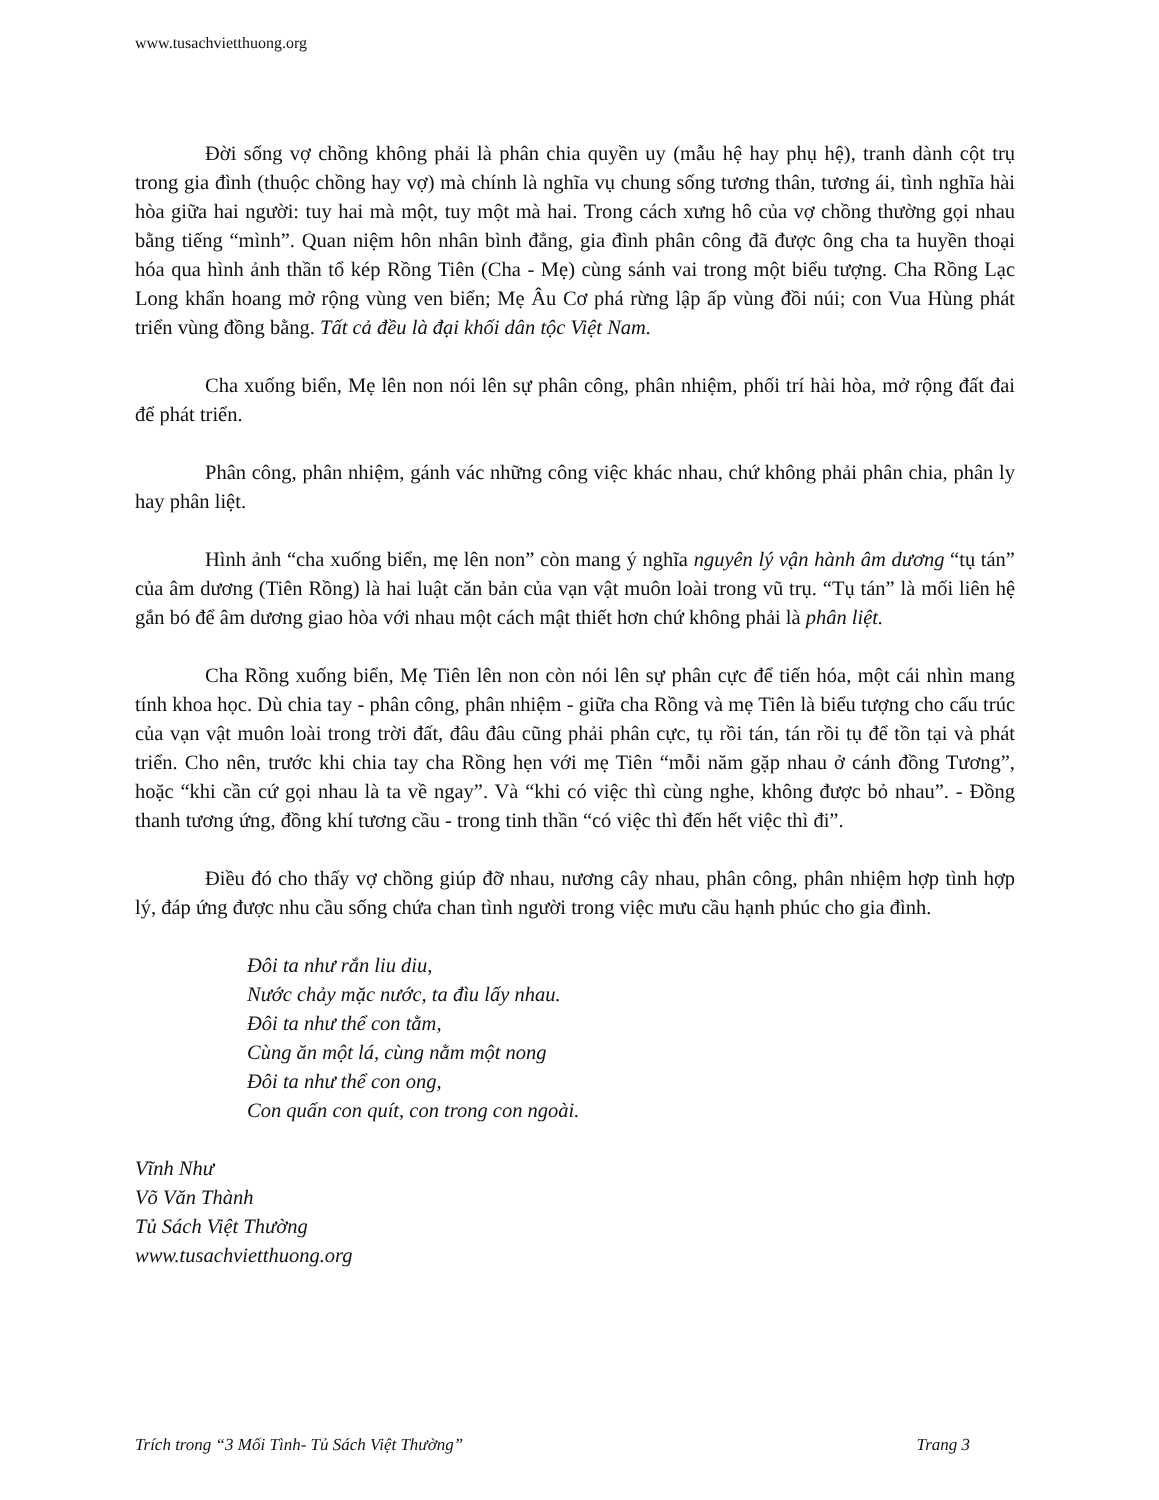www.tusachvietthuong.org
Đời sống vợ chồng không phải là phân chia quyền uy (mẫu hệ hay phụ hệ), tranh dành cột trụ trong gia đình (thuộc chồng hay vợ) mà chính là nghĩa vụ chung sống tương thân, tương ái, tình nghĩa hài hòa giữa hai người: tuy hai mà một, tuy một mà hai. Trong cách xưng hô của vợ chồng thường gọi nhau bằng tiếng “mình”. Quan niệm hôn nhân bình đẳng, gia đình phân công đã được ông cha ta huyền thoại hóa qua hình ảnh thần tổ kép Rồng Tiên (Cha - Mẹ) cùng sánh vai trong một biểu tượng. Cha Rồng Lạc Long khẩn hoang mở rộng vùng ven biển; Mẹ Âu Cơ phá rừng lập ấp vùng đồi núi; con Vua Hùng phát triển vùng đồng bằng. Tất cả đều là đại khối dân tộc Việt Nam.
Cha xuống biển, Mẹ lên non nói lên sự phân công, phân nhiệm, phối trí hài hòa, mở rộng đất đai để phát triển.
Phân công, phân nhiệm, gánh vác những công việc khác nhau, chứ không phải phân chia, phân ly hay phân liệt.
Hình ảnh “cha xuống biển, mẹ lên non” còn mang ý nghĩa nguyên lý vận hành âm dương “tụ tán” của âm dương (Tiên Rồng) là hai luật căn bản của vạn vật muôn loài trong vũ trụ. “Tụ tán” là mối liên hệ gắn bó để âm dương giao hòa với nhau một cách mật thiết hơn chứ không phải là phân liệt.
Cha Rồng xuống biển, Mẹ Tiên lên non còn nói lên sự phân cực để tiến hóa, một cái nhìn mang tính khoa học. Dù chia tay - phân công, phân nhiệm - giữa cha Rồng và mẹ Tiên là biểu tượng cho cấu trúc của vạn vật muôn loài trong trời đất, đâu đâu cũng phải phân cực, tụ rồi tán, tán rồi tụ để tồn tại và phát triển. Cho nên, trước khi chia tay cha Rồng hẹn với mẹ Tiên “mỗi năm gặp nhau ở cánh đồng Tương”, hoặc “khi cần cứ gọi nhau là ta về ngay”. Và “khi có việc thì cùng nghe, không được bỏ nhau”. - Đồng thanh tương ứng, đồng khí tương cầu - trong tinh thần “có việc thì đến hết việc thì đi”.
Điều đó cho thấy vợ chồng giúp đỡ nhau, nương cây nhau, phân công, phân nhiệm hợp tình hợp lý, đáp ứng được nhu cầu sống chứa chan tình người trong việc mưu cầu hạnh phúc cho gia đình.
Đôi ta như rắn liu diu,
Nước chảy mặc nước, ta đìu lấy nhau.
Đôi ta như thể con tằm,
Cùng ăn một lá, cùng nằm một nong
Đôi ta như thể con ong,
Con quấn con quít, con trong con ngoài.
Vĩnh Như
Võ Văn Thành
Tủ Sách Việt Thường
www.tusachvietthuong.org
Trích trong “3 Mối Tình- Tủ Sách Việt Thường” Trang 3